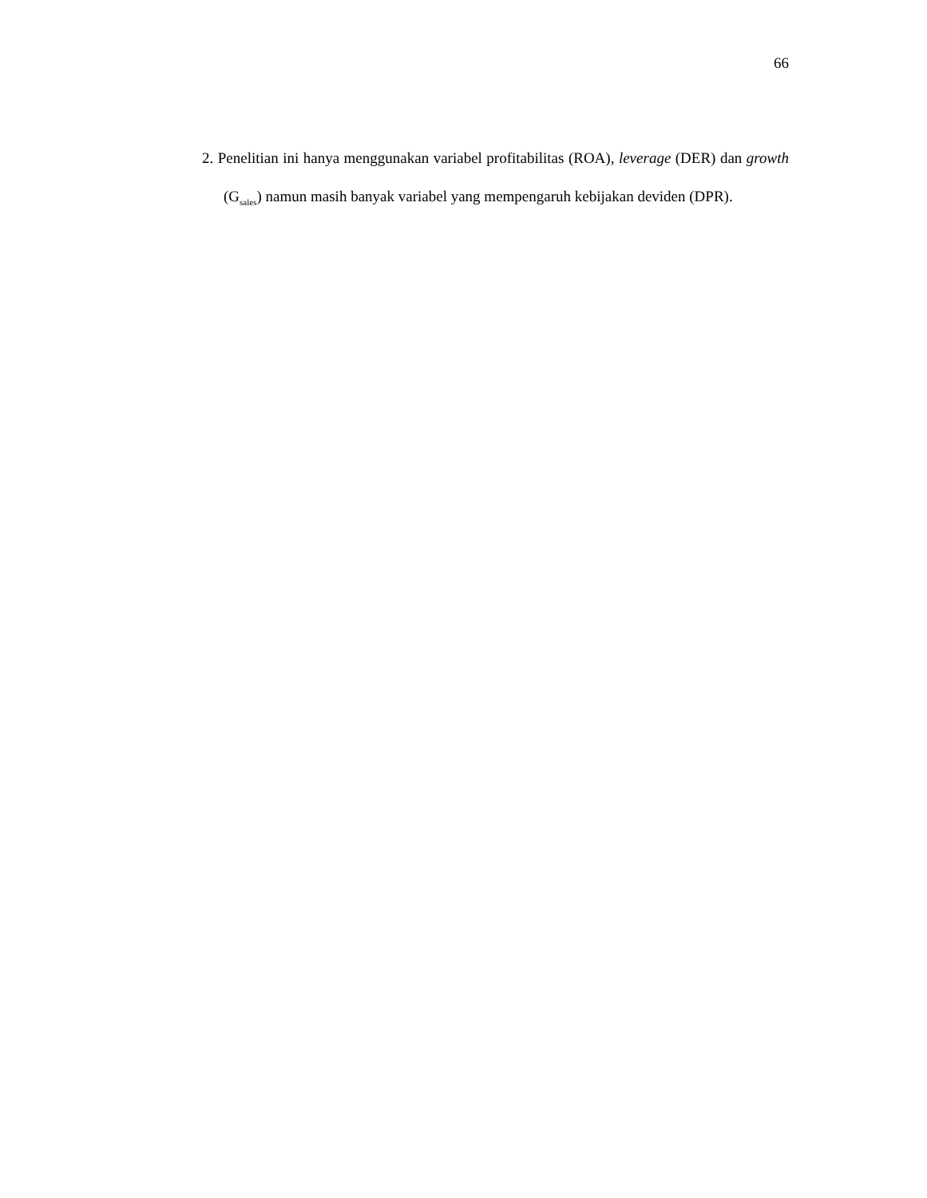66
2. Penelitian ini hanya menggunakan variabel profitabilitas (ROA), leverage (DER) dan growth (G<sub>sales</sub>) namun masih banyak variabel yang mempengaruh kebijakan deviden (DPR).